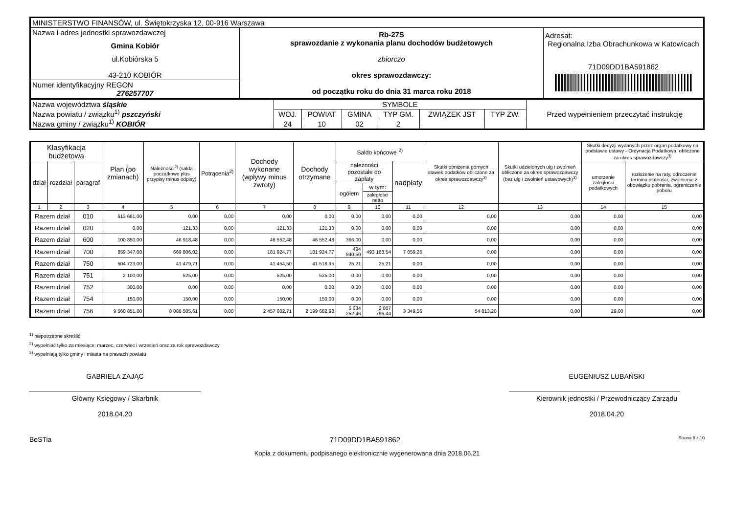| MINISTERSTWO FINANSÓW, ul. Świętokrzyska 12, 00-916 Warszawa | | |
| Nazwa i adres jednostki sprawozdawczej Gmina Kobiór ul.Kobiórska 5 43-210 KOBIÓR | Rb-27S sprawozdanie z wykonania planu dochodów budżetowych zbiorczo okres sprawozdawczy: od początku roku do dnia 31 marca roku 2018 | Adresat: Regionalna Izba Obrachunkowa w Katowicach 71D09DD1BA591862 |
| Numer identyfikacyjny REGON 276257707 | | |
| Nazwa województwa śląskie Nazwa powiatu / związku<sup>1)</sup> pszczyński Nazwa gminy / związku<sup>1)</sup> KOBIÓR | SYMBOLE | | | | | | Przed wypełnieniem przeczytać instrukcję |
| | WOJ. | POWIAT | GMINA | TYP GM. | ZWIĄZEK JST | TYP ZW. | |
| | 24 | 10 | 02 | 2 | | | |
| Klasyfikacja budżetowa | | | Plan (po zmianach) | Należności<sup>2)</sup> (salda początkowe plus przypisy minus odpisy) | Potrącenia<sup>2)</sup> | Dochody wykonane (wpływy minus zwroty) | Dochody otrzymane | Saldo końcowe <sup>2)</sup> | | | Skutki obniżenia górnych stawek podatków obliczone za okres sprawozdawczy<sup>3)</sup> | Skutki udzielonych ulg i zwolnień obliczone za okres sprawozdawczy (bez ulg i zwolnień ustawowych)<sup>3)</sup> | Skutki decyzji wydanych przez organ podatkowy na podstawie ustawy - Ordynacja Podatkowa, obliczone za okres sprawozdawczy<sup>3)</sup> | |
| --- | --- | --- | --- | --- | --- | --- | --- | --- | --- | --- | --- | --- | --- | --- |
| dział | rozdział | paragraf | | | | | | należności pozostałe do zapłaty | | nadpłaty | | | umorzenie zaległości podatkowych | rozłożenie na raty, odroczenie terminu płatności, zwolnienie z obowiązku pobrania, ograniczenie poboru |
| | | | | | | | | ogółem | w tym: | | | | | |
| | | | | | | | | | zaległości netto | | | | | |
| 1 | 2 | 3 | 4 | 5 | 6 | 7 | 8 | 9 | 10 | 11 | 12 | 13 | 14 | 15 |
| Razem dział | | 010 | 613 661,00 | 0,00 | 0,00 | 0,00 | 0,00 | 0,00 | 0,00 | 0,00 | 0,00 | 0,00 | 0,00 | 0,00 |
| Razem dział | | 020 | 0,00 | 121,33 | 0,00 | 121,33 | 121,33 | 0,00 | 0,00 | 0,00 | 0,00 | 0,00 | 0,00 | 0,00 |
| Razem dział | | 600 | 100 850,00 | 46 918,48 | 0,00 | 46 552,48 | 46 552,48 | 366,00 | 0,00 | 0,00 | 0,00 | 0,00 | 0,00 | 0,00 |
| Razem dział | | 700 | 859 347,00 | 669 806,02 | 0,00 | 181 924,77 | 181 924,77 | 494 940,50 | 493 168,54 | 7 059,25 | 0,00 | 0,00 | 0,00 | 0,00 |
| Razem dział | | 750 | 504 723,00 | 41 479,71 | 0,00 | 41 454,50 | 41 518,95 | 25,21 | 25,21 | 0,00 | 0,00 | 0,00 | 0,00 | 0,00 |
| Razem dział | | 751 | 2 100,00 | 525,00 | 0,00 | 525,00 | 525,00 | 0,00 | 0,00 | 0,00 | 0,00 | 0,00 | 0,00 | 0,00 |
| Razem dział | | 752 | 300,00 | 0,00 | 0,00 | 0,00 | 0,00 | 0,00 | 0,00 | 0,00 | 0,00 | 0,00 | 0,00 | 0,00 |
| Razem dział | | 754 | 150,00 | 150,00 | 0,00 | 150,00 | 150,00 | 0,00 | 0,00 | 0,00 | 0,00 | 0,00 | 0,00 | 0,00 |
| Razem dział | | 756 | 9 560 851,00 | 8 088 505,61 | 0,00 | 2 457 602,71 | 2 199 682,98 | 5 634 252,46 | 2 007 796,44 | 3 349,56 | 54 813,20 | 0,00 | 29,00 | 0,00 |
<sup>1)</sup> niepotrzebne skreślić
<sup>2)</sup> wypełniać tylko za miesiące: marzec, czerwiec i wrzesień oraz za rok sprawozdawczy
<sup>3)</sup> wypełniają tylko gminy i miasta na prawach powiatu
GABRIELA ZAJĄC
Główny Księgowy / Skarbnik
2018.04.20
EUGENIUSZ LUBAŃSKI
Kierownik jednostki / Przewodniczący Zarządu
2018.04.20
BeSTia 71D09DD1BA591862 Strona 8 z 10
Kopia z dokumentu podpisanego elektronicznie wygenerowana dnia 2018.06.21